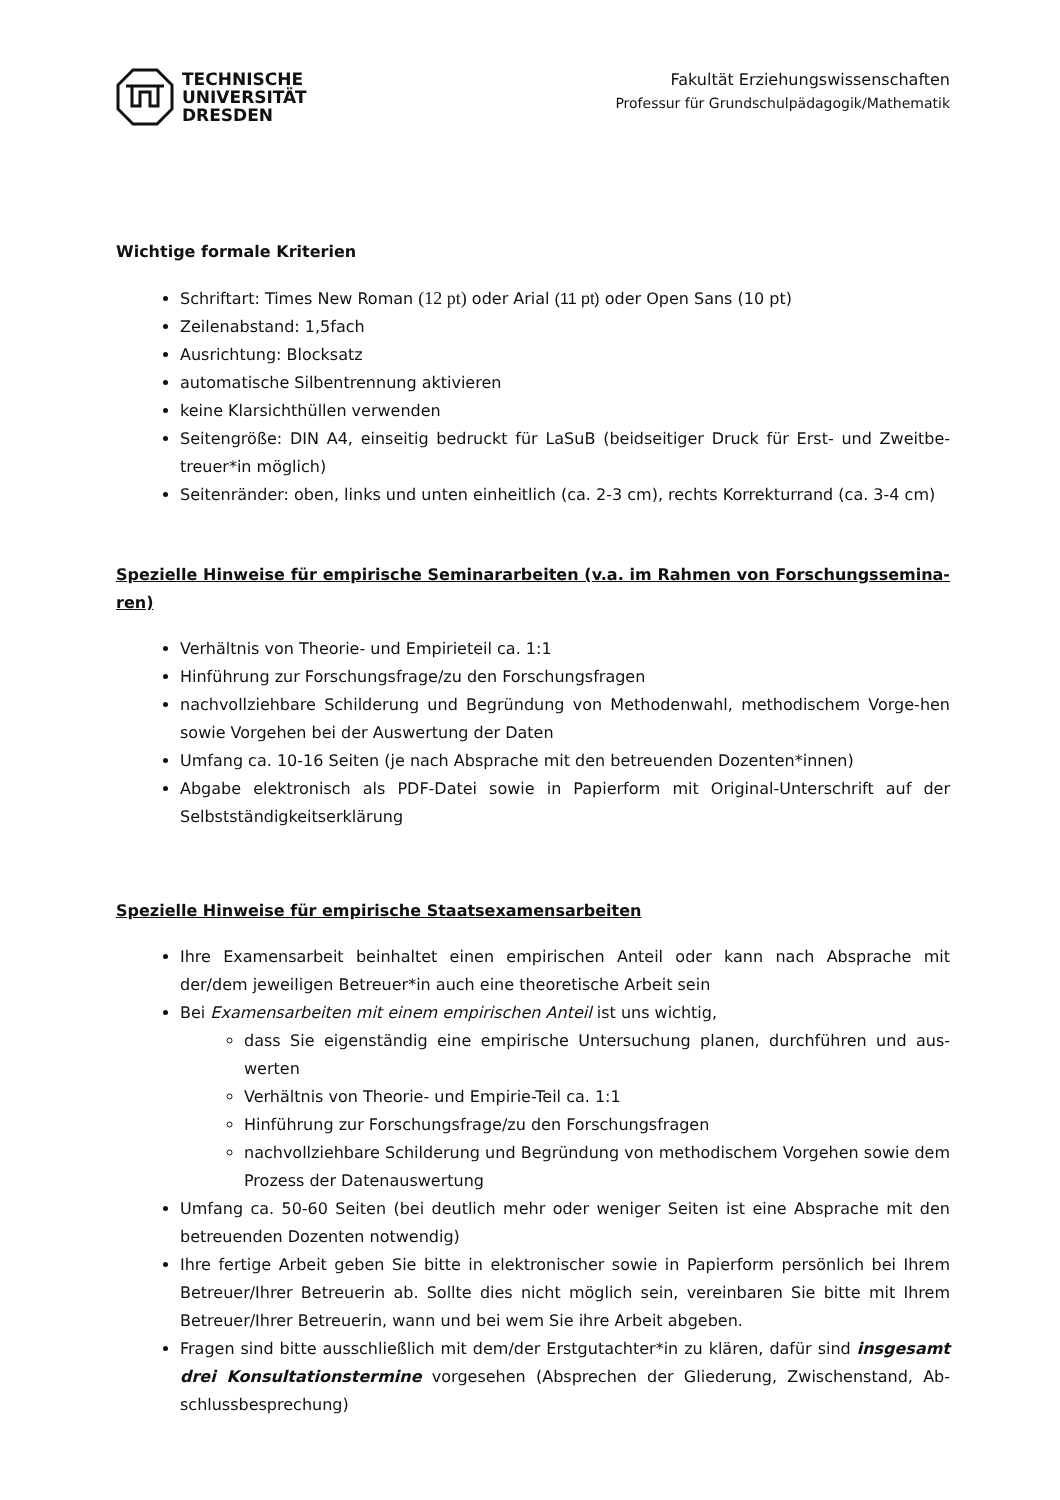TECHNISCHE
UNIVERSITÄT
DRESDEN
Fakultät Erziehungswissenschaften
Professur für Grundschulpädagogik/Mathematik
Wichtige formale Kriterien
Schriftart: Times New Roman (12 pt) oder Arial (11 pt) oder Open Sans (10 pt)
Zeilenabstand: 1,5fach
Ausrichtung: Blocksatz
automatische Silbentrennung aktivieren
keine Klarsichthüllen verwenden
Seitengröße: DIN A4, einseitig bedruckt für LaSuB (beidseitiger Druck für Erst- und Zweitbe-treuer*in möglich)
Seitenränder: oben, links und unten einheitlich (ca. 2-3 cm), rechts Korrekturrand (ca. 3-4 cm)
Spezielle Hinweise für empirische Seminararbeiten (v.a. im Rahmen von Forschungssemina-ren)
Verhältnis von Theorie- und Empirieteil ca. 1:1
Hinführung zur Forschungsfrage/zu den Forschungsfragen
nachvollziehbare Schilderung und Begründung von Methodenwahl, methodischem Vorge-hen sowie Vorgehen bei der Auswertung der Daten
Umfang ca. 10-16 Seiten (je nach Absprache mit den betreuenden Dozenten*innen)
Abgabe elektronisch als PDF-Datei sowie in Papierform mit Original-Unterschrift auf der Selbstständigkeitserklärung
Spezielle Hinweise für empirische Staatsexamensarbeiten
Ihre Examensarbeit beinhaltet einen empirischen Anteil oder kann nach Absprache mit der/dem jeweiligen Betreuer*in auch eine theoretische Arbeit sein
Bei Examensarbeiten mit einem empirischen Anteil ist uns wichtig,
dass Sie eigenständig eine empirische Untersuchung planen, durchführen und aus-werten
Verhältnis von Theorie- und Empirie-Teil ca. 1:1
Hinführung zur Forschungsfrage/zu den Forschungsfragen
nachvollziehbare Schilderung und Begründung von methodischem Vorgehen sowie dem Prozess der Datenauswertung
Umfang ca. 50-60 Seiten (bei deutlich mehr oder weniger Seiten ist eine Absprache mit den betreuenden Dozenten notwendig)
Ihre fertige Arbeit geben Sie bitte in elektronischer sowie in Papierform persönlich bei Ihrem Betreuer/Ihrer Betreuerin ab. Sollte dies nicht möglich sein, vereinbaren Sie bitte mit Ihrem Betreuer/Ihrer Betreuerin, wann und bei wem Sie ihre Arbeit abgeben.
Fragen sind bitte ausschließlich mit dem/der Erstgutachter*in zu klären, dafür sind insgesamt drei Konsultationstermine vorgesehen (Absprechen der Gliederung, Zwischenstand, Ab-schlussbesprechung)